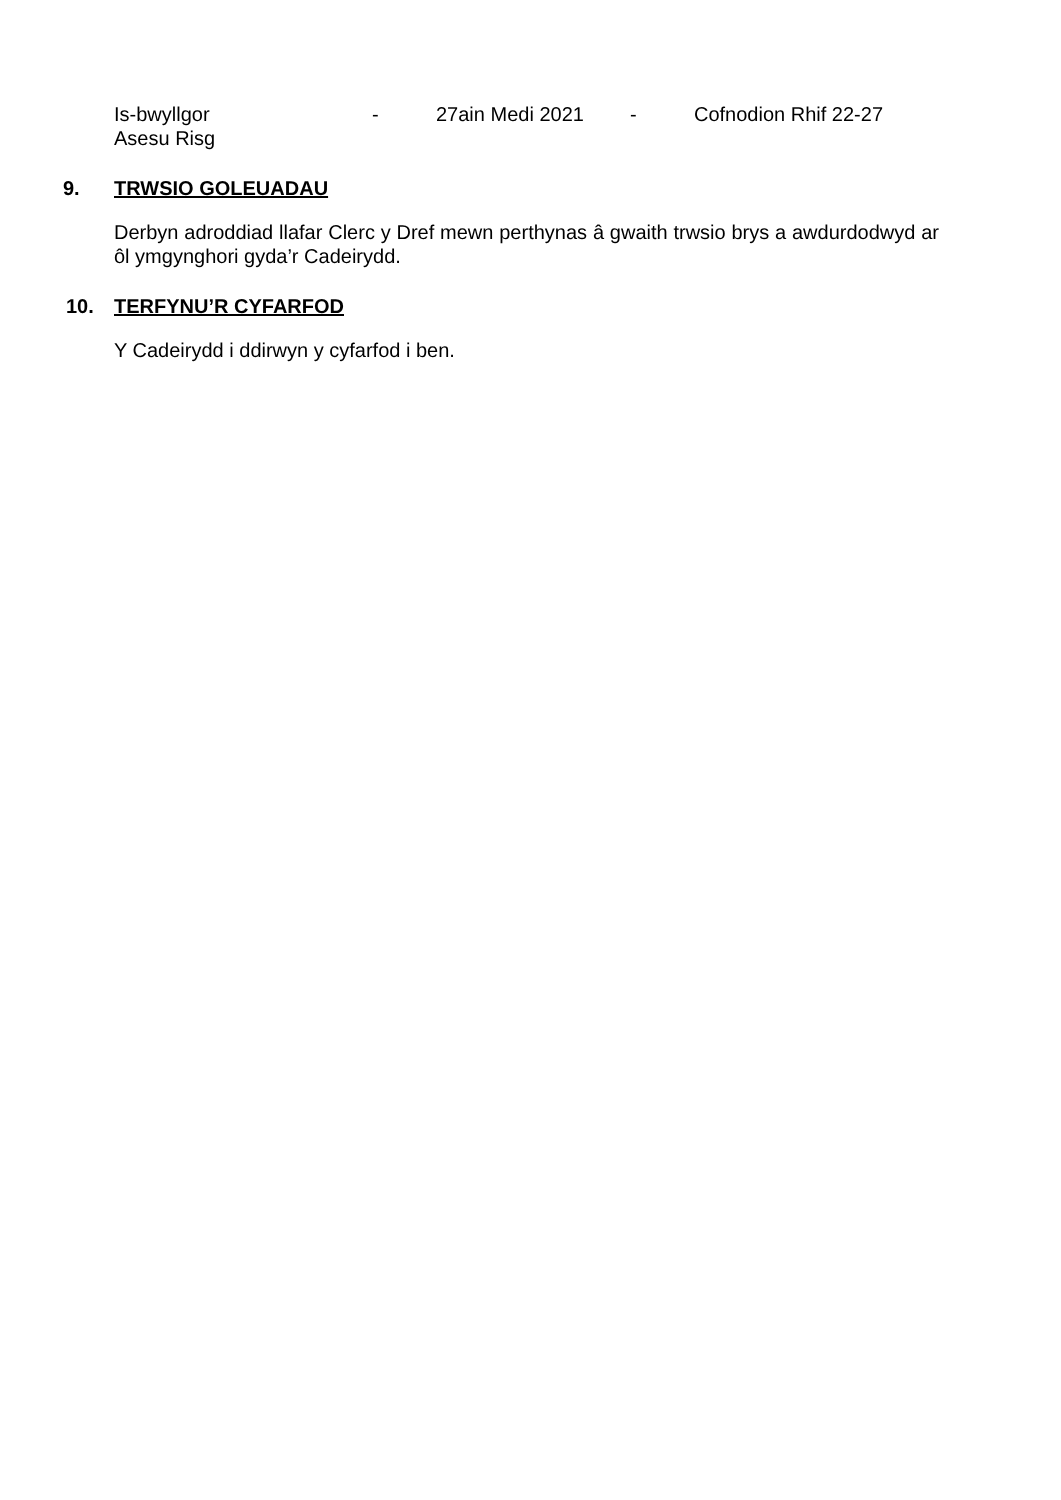Is-bwyllgor
Asesu Risg
- 27ain Medi 2021 - Cofnodion Rhif 22-27
9. TRWSIO GOLEUADAU
Derbyn adroddiad llafar Clerc y Dref mewn perthynas â gwaith trwsio brys a awdurdodwyd ar ôl ymgynghori gyda’r Cadeirydd.
10. TERFYNU’R CYFARFOD
Y Cadeirydd i ddirwyn y cyfarfod i ben.